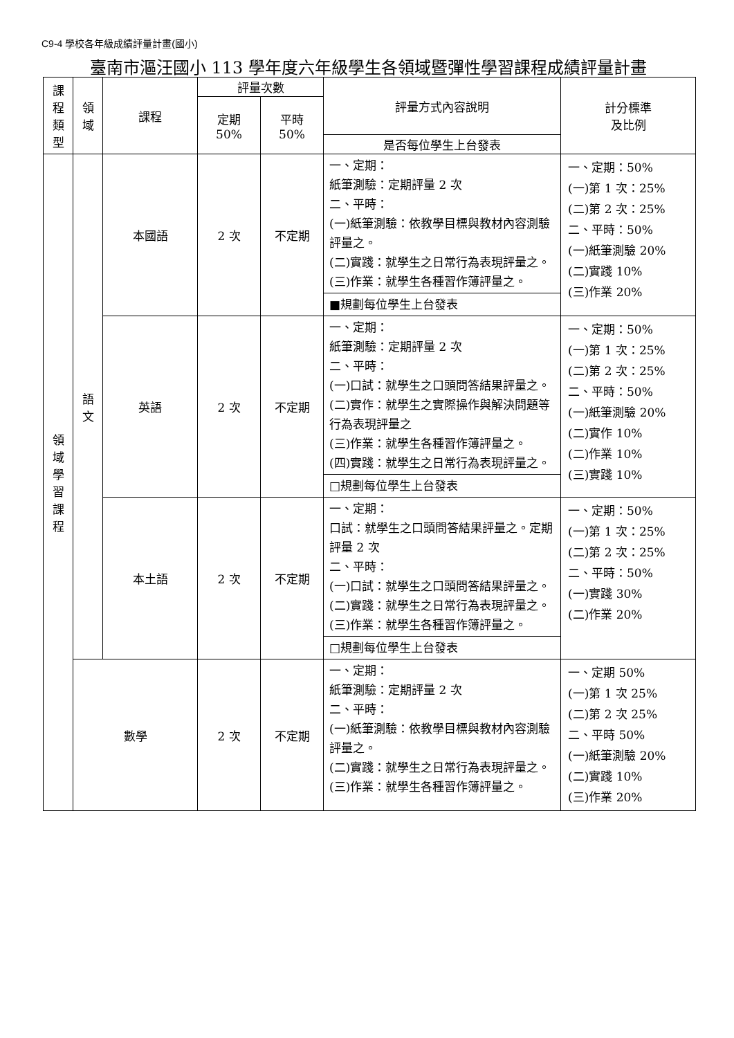C9-4 學校各年級成績評量計畫(國小)
臺南市漚汪國小 113 學年度六年級學生各領域暨彈性學習課程成績評量計畫
| 課 程 類 型 | 領 域 | 課程 | 評量次數 | | 評量方式內容說明 | 計分標準 及比例 |
| --- | --- | --- | --- | --- | --- | --- |
| | | | 定期 50% | 平時 50% | | |
| | | | | | 是否每位學生上台發表 | |
| 領 域 學 習 課 程 | 語 文 | 本國語 | 2 次 | 不定期 | 一、定期： 紙筆測驗：定期評量 2 次 二、平時： (一)紙筆測驗：依教學目標與教材內容測驗評量之。 (二)實踐：就學生之日常行為表現評量之。 (三)作業：就學生各種習作簿評量之。 | 一、定期：50% (一)第 1 次：25% (二)第 2 次：25% 二、平時：50% (一)紙筆測驗 20% (二)實踐 10% (三)作業 20% |
| | | | | | ■規劃每位學生上台發表 | |
| | | 英語 | 2 次 | 不定期 | 一、定期： 紙筆測驗：定期評量 2 次 二、平時： (一)口試：就學生之口頭問答結果評量之。 (二)實作：就學生之實際操作與解決問題等行為表現評量之 (三)作業：就學生各種習作簿評量之。 (四)實踐：就學生之日常行為表現評量之。 | 一、定期：50% (一)第 1 次：25% (二)第 2 次：25% 二、平時：50% (一)紙筆測驗 20% (二)實作 10% (二)作業 10% (三)實踐 10% |
| | | | | | □規劃每位學生上台發表 | |
| | | 本土語 | 2 次 | 不定期 | 一、定期： 口試：就學生之口頭問答結果評量之。定期評量 2 次 二、平時： (一)口試：就學生之口頭問答結果評量之。 (二)實踐：就學生之日常行為表現評量之。 (三)作業：就學生各種習作簿評量之。 | 一、定期：50% (一)第 1 次：25% (二)第 2 次：25% 二、平時：50% (一)實踐 30% (二)作業 20% |
| | | | | | □規劃每位學生上台發表 | |
| | 數學 | | 2 次 | 不定期 | 一、定期： 紙筆測驗：定期評量 2 次 二、平時： (一)紙筆測驗：依教學目標與教材內容測驗評量之。 (二)實踐：就學生之日常行為表現評量之。 (三)作業：就學生各種習作簿評量之。 | 一、定期 50% (一)第 1 次 25% (二)第 2 次 25% 二、平時 50% (一)紙筆測驗 20% (二)實踐 10% (三)作業 20% |